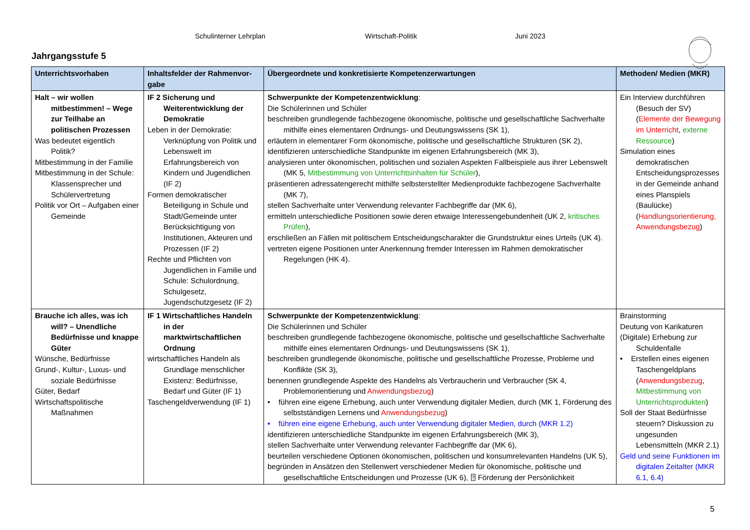Schulinterner Lehrplan Wirtschaft-Politik Juni 2023
Jahrgangsstufe 5
| Unterrichtsvorhaben | Inhaltsfelder der Rahmenvor-gabe | Übergeordnete und konkretisierte Kompetenzerwartungen | Methoden/ Medien (MKR) |
| --- | --- | --- | --- |
| Halt – wir wollen mitbestimmen! – Wege zur Teilhabe an politischen Prozessen Was bedeutet eigentlich Politik? Mitbestimmung in der Familie Mitbestimmung in der Schule: Klassensprecher und Schülervertretung Politik vor Ort – Aufgaben einer Gemeinde | IF 2 Sicherung und Weiterentwicklung der Demokratie Leben in der Demokratie: Verknüpfung von Politik und Lebenswelt im Erfahrungsbereich von Kindern und Jugendlichen (IF 2) Formen demokratischer Beteiligung in Schule und Stadt/Gemeinde unter Berücksichtigung von Institutionen, Akteuren und Prozessen (IF 2) Rechte und Pflichten von Jugendlichen in Familie und Schule: Schulordnung, Schulgesetz, Jugendschutzgesetz (IF 2) | Schwerpunkte der Kompetenzentwicklung : Die Schülerinnen und Schüler beschreiben grundlegende fachbezogene ökonomische, politische und gesellschaftliche Sachverhalte mithilfe eines elementaren Ordnungs- und Deutungswissens (SK 1), erläutern in elementarer Form ökonomische, politische und gesellschaftliche Strukturen (SK 2), identifizieren unterschiedliche Standpunkte im eigenen Erfahrungsbereich (MK 3), analysieren unter ökonomischen, politischen und sozialen Aspekten Fallbeispiele aus ihrer Lebenswelt (MK 5, Mitbestimmung von Unterrichtsinhalten für Schüler ), präsentieren adressatengerecht mithilfe selbsterstellter Medienprodukte fachbezogene Sachverhalte (MK 7), stellen Sachverhalte unter Verwendung relevanter Fachbegriffe dar (MK 6), ermitteln unterschiedliche Positionen sowie deren etwaige Interessengebundenheit (UK 2, kritisches Prüfen ), erschließen an Fällen mit politischem Entscheidungscharakter die Grundstruktur eines Urteils (UK 4). vertreten eigene Positionen unter Anerkennung fremder Interessen im Rahmen demokratischer Regelungen (HK 4). | Ein Interview durchführen (Besuch der SV) ( Elemente der Bewegung im Unterricht , externe Ressource ) Simulation eines demokratischen Entscheidungsprozesses in der Gemeinde anhand eines Planspiels (Baulücke) ( Handlungsorientierung, Anwendungsbezug ) |
| Brauche ich alles, was ich will? – Unendliche Bedürfnisse und knappe Güter Wünsche, Bedürfnisse Grund-, Kultur-, Luxus- und soziale Bedürfnisse Güter, Bedarf Wirtschaftspolitische Maßnahmen | IF 1 Wirtschaftliches Handeln in der marktwirtschaftlichen Ordnung wirtschaftliches Handeln als Grundlage menschlicher Existenz: Bedürfnisse, Bedarf und Güter (IF 1) Taschengeldverwendung (IF 1) | Schwerpunkte der Kompetenzentwicklung : Die Schülerinnen und Schüler beschreiben grundlegende fachbezogene ökonomische, politische und gesellschaftliche Sachverhalte mithilfe eines elementaren Ordnungs- und Deutungswissens (SK 1), beschreiben grundlegende ökonomische, politische und gesellschaftliche Prozesse, Probleme und Konflikte (SK 3), benennen grundlegende Aspekte des Handelns als Verbraucherin und Verbraucher (SK 4, Problemorientierung und Anwendungsbezug ) • führen eine eigene Erhebung, auch unter Verwendung digitaler Medien, durch (MK 1, Förderung des selbstständigen Lernens und Anwendungsbezug ) • führen eine eigene Erhebung, auch unter Verwendung digitaler Medien, durch (MKR 1.2) identifizieren unterschiedliche Standpunkte im eigenen Erfahrungsbereich (MK 3), stellen Sachverhalte unter Verwendung relevanter Fachbegriffe dar (MK 6), beurteilen verschiedene Optionen ökonomischen, politischen und konsumrelevanten Handelns (UK 5), begründen in Ansätzen den Stellenwert verschiedener Medien für ökonomische, politische und gesellschaftliche Entscheidungen und Prozesse (UK 6), ⍰ Förderung der Persönlichkeit | Brainstorming Deutung von Karikaturen (Digitale) Erhebung zur Schuldenfalle • Erstellen eines eigenen Taschengeldplans ( Anwendungsbezug , Mitbestimmung von Unterrichtsprodukten ) Soll der Staat Bedürfnisse steuern? Diskussion zu ungesunden Lebensmitteln (MKR 2.1) Geld und seine Funktionen im digitalen Zeitalter (MKR 6.1, 6.4) |
5